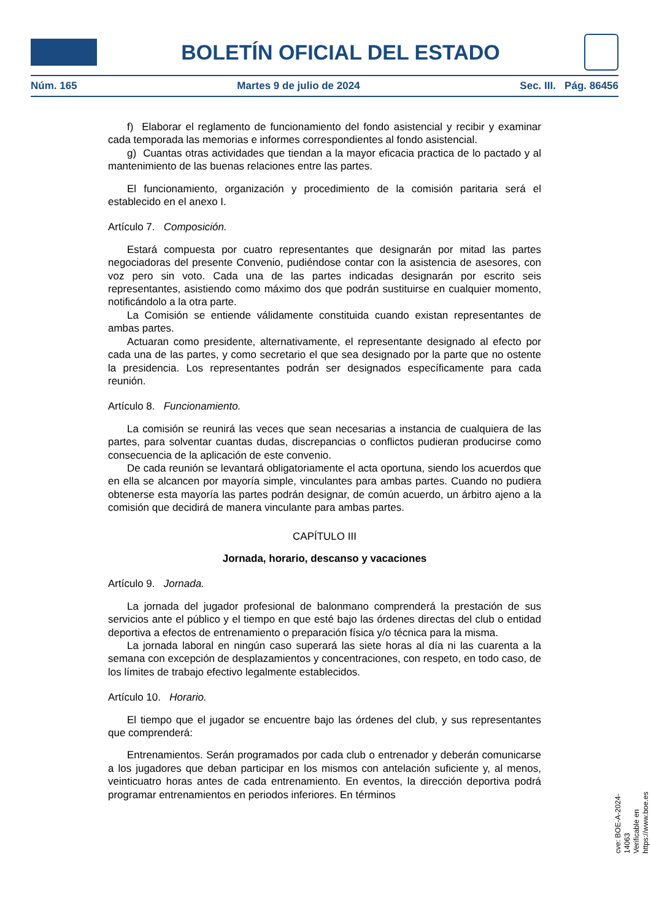BOLETÍN OFICIAL DEL ESTADO
Núm. 165 Martes 9 de julio de 2024 Sec. III. Pág. 86456
f) Elaborar el reglamento de funcionamiento del fondo asistencial y recibir y examinar cada temporada las memorias e informes correspondientes al fondo asistencial.
g) Cuantas otras actividades que tiendan a la mayor eficacia practica de lo pactado y al mantenimiento de las buenas relaciones entre las partes.
El funcionamiento, organización y procedimiento de la comisión paritaria será el establecido en el anexo I.
Artículo 7. Composición.
Estará compuesta por cuatro representantes que designarán por mitad las partes negociadoras del presente Convenio, pudiéndose contar con la asistencia de asesores, con voz pero sin voto. Cada una de las partes indicadas designarán por escrito seis representantes, asistiendo como máximo dos que podrán sustituirse en cualquier momento, notificándolo a la otra parte.
La Comisión se entiende válidamente constituida cuando existan representantes de ambas partes.
Actuaran como presidente, alternativamente, el representante designado al efecto por cada una de las partes, y como secretario el que sea designado por la parte que no ostente la presidencia. Los representantes podrán ser designados específicamente para cada reunión.
Artículo 8. Funcionamiento.
La comisión se reunirá las veces que sean necesarias a instancia de cualquiera de las partes, para solventar cuantas dudas, discrepancias o conflictos pudieran producirse como consecuencia de la aplicación de este convenio.
De cada reunión se levantará obligatoriamente el acta oportuna, siendo los acuerdos que en ella se alcancen por mayoría simple, vinculantes para ambas partes. Cuando no pudiera obtenerse esta mayoría las partes podrán designar, de común acuerdo, un árbitro ajeno a la comisión que decidirá de manera vinculante para ambas partes.
CAPÍTULO III
Jornada, horario, descanso y vacaciones
Artículo 9. Jornada.
La jornada del jugador profesional de balonmano comprenderá la prestación de sus servicios ante el público y el tiempo en que esté bajo las órdenes directas del club o entidad deportiva a efectos de entrenamiento o preparación física y/o técnica para la misma.
La jornada laboral en ningún caso superará las siete horas al día ni las cuarenta a la semana con excepción de desplazamientos y concentraciones, con respeto, en todo caso, de los límites de trabajo efectivo legalmente establecidos.
Artículo 10. Horario.
El tiempo que el jugador se encuentre bajo las órdenes del club, y sus representantes que comprenderá:
Entrenamientos. Serán programados por cada club o entrenador y deberán comunicarse a los jugadores que deban participar en los mismos con antelación suficiente y, al menos, veinticuatro horas antes de cada entrenamiento. En eventos, la dirección deportiva podrá programar entrenamientos en periodos inferiores. En términos
cve: BOE-A-2024-14063
Verificable en https://www.boe.es